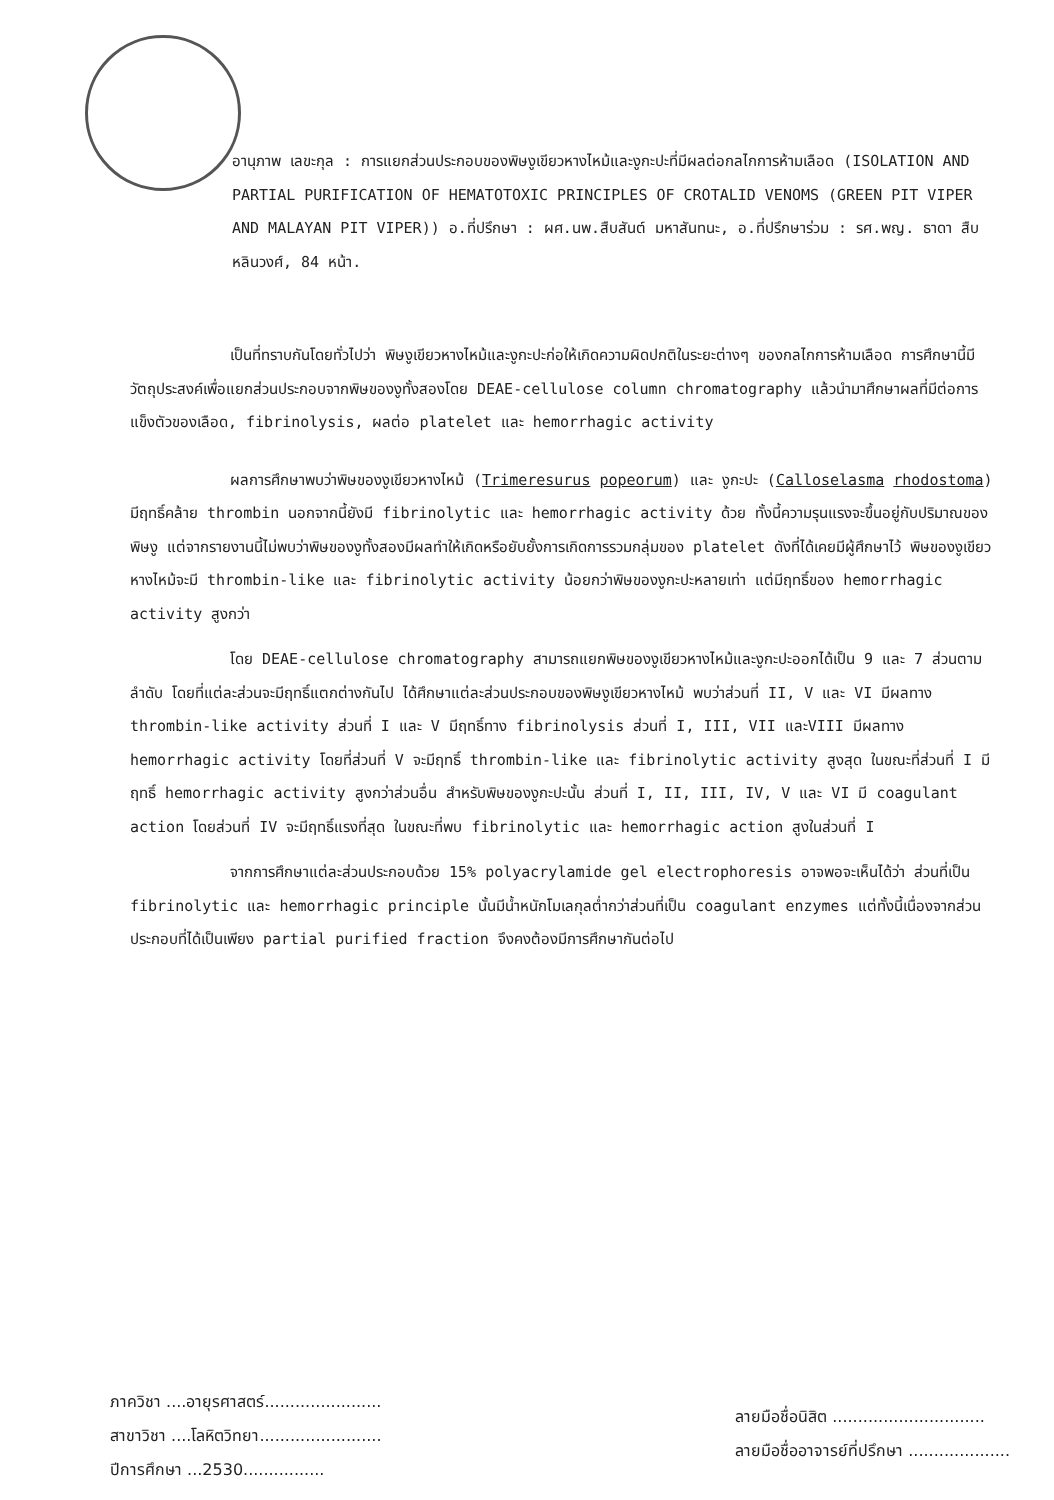อานุภาพ เลขะกุล : การแยกส่วนประกอบของพิษงูเขียวหางไหม้และงูกะปะที่มีผลต่อกลไกการห้ามเลือด (ISOLATION AND PARTIAL PURIFICATION OF HEMATOTOXIC PRINCIPLES OF CROTALID VENOMS (GREEN PIT VIPER AND MALAYAN PIT VIPER)) อ.ที่ปรึกษา : ผศ.นพ.สืบสันต์ มหาสันทนะ, อ.ที่ปรึกษาร่วม : รศ.พญ. ธาดา สืบหลินวงศ์, 84 หน้า.
เป็นที่ทราบกันโดยทั่วไปว่า พิษงูเขียวหางไหม้และงูกะปะก่อให้เกิดความผิดปกติในระยะต่างๆ ของกลไกการห้ามเลือด การศึกษานี้มีวัตถุประสงค์เพื่อแยกส่วนประกอบจากพิษของงูทั้งสองโดย DEAE-cellulose column chromatography แล้วนำมาศึกษาผลที่มีต่อการแข็งตัวของเลือด, fibrinolysis, ผลต่อ platelet และ hemorrhagic activity
ผลการศึกษาพบว่าพิษของงูเขียวหางไหม้ (Trimeresurus popeorum) และ งูกะปะ (Calloselasma rhodostoma) มีฤทธิ์คล้าย thrombin นอกจากนี้ยังมี fibrinolytic และ hemorrhagic activity ด้วย ทั้งนี้ความรุนแรงจะขึ้นอยู่กับปริมาณของพิษงู แต่จากรายงานนี้ไม่พบว่าพิษของงูทั้งสองมีผลทำให้เกิดหรือยับยั้งการเกิดการรวมกลุ่มของ platelet ดังที่ได้เคยมีผู้ศึกษาไว้ พิษของงูเขียวหางไหม้จะมี thrombin-like และ fibrinolytic activity น้อยกว่าพิษของงูกะปะหลายเท่า แต่มีฤทธิ์ของ hemorrhagic activity สูงกว่า
โดย DEAE-cellulose chromatography สามารถแยกพิษของงูเขียวหางไหม้และงูกะปะออกได้เป็น 9 และ 7 ส่วนตามลำดับ โดยที่แต่ละส่วนจะมีฤทธิ์แตกต่างกันไป ได้ศึกษาแต่ละส่วนประกอบของพิษงูเขียวหางไหม้ พบว่าส่วนที่ II, V และ VI มีผลทาง thrombin-like activity ส่วนที่ I และ V มีฤทธิ์ทาง fibrinolysis ส่วนที่ I, III, VII และVIII มีผลทาง hemorrhagic activity โดยที่ส่วนที่ V จะมีฤทธิ์ thrombin-like และ fibrinolytic activity สูงสุด ในขณะที่ส่วนที่ I มีฤทธิ์ hemorrhagic activity สูงกว่าส่วนอื่น สำหรับพิษของงูกะปะนั้น ส่วนที่ I, II, III, IV, V และ VI มี coagulant action โดยส่วนที่ IV จะมีฤทธิ์แรงที่สุด ในขณะที่พบ fibrinolytic และ hemorrhagic action สูงในส่วนที่ I
จากการศึกษาแต่ละส่วนประกอบด้วย 15% polyacrylamide gel electrophoresis อาจพอจะเห็นได้ว่า ส่วนที่เป็น fibrinolytic และ hemorrhagic principle นั้นมีน้ำหนักโมเลกุลต่ำกว่าส่วนที่เป็น coagulant enzymes แต่ทั้งนี้เนื่องจากส่วนประกอบที่ได้เป็นเพียง partial purified fraction จึงคงต้องมีการศึกษากันต่อไป
ภาควิชา ....อายุรศาสตร์.......................
สาขาวิชา ....โลหิตวิทยา........................
ปีการศึกษา ...2530................
ลายมือชื่อนิสิต ..............................
ลายมือชื่ออาจารย์ที่ปรึกษา ....................